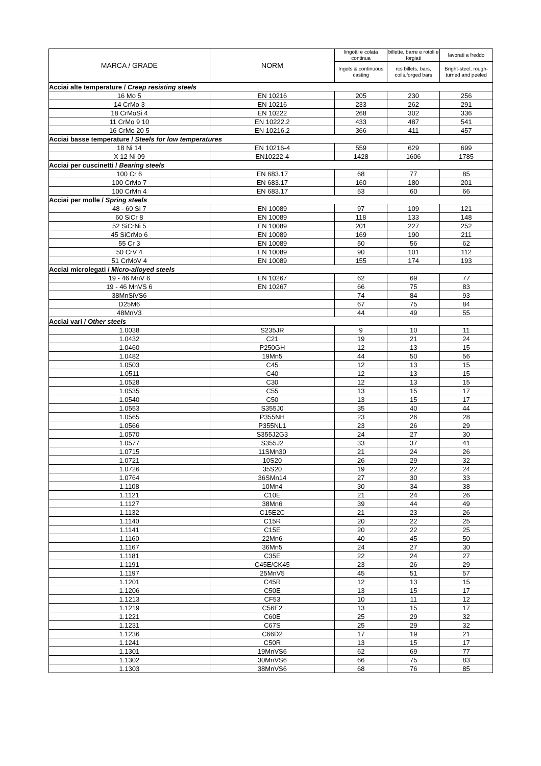| MARCA / GRADE | NORM | lingotti e colata continua | billette, barre e rotoli e forgiati | lavorati a freddo |
| --- | --- | --- | --- | --- |
| | | Ingots & continuous casting | rcs billets, bars, coils,forged bars | Bright-steel, rough-turned and peeled |
| Acciai alte temperature / Creep resisting steels | | | | |
| 16 Mo 5 | EN 10216 | 205 | 230 | 256 |
| 14 CrMo 3 | EN 10216 | 233 | 262 | 291 |
| 18 CrMoSi 4 | EN 10222 | 268 | 302 | 336 |
| 11 CrMo 9 10 | EN 10222.2 | 433 | 487 | 541 |
| 16 CrMo 20 5 | EN 10216.2 | 366 | 411 | 457 |
| Acciai basse temperature / Steels for low temperatures | | | | |
| 18 Ni 14 | EN 10216-4 | 559 | 629 | 699 |
| X 12 Ni 09 | EN10222-4 | 1428 | 1606 | 1785 |
| Acciai per cuscinetti / Bearing steels | | | | |
| 100 Cr 6 | EN 683.17 | 68 | 77 | 85 |
| 100 CrMo 7 | EN 683.17 | 160 | 180 | 201 |
| 100 CrMn 4 | EN 683.17 | 53 | 60 | 66 |
| Acciai per molle / Spring steels | | | | |
| 48 - 60 Si 7 | EN 10089 | 97 | 109 | 121 |
| 60 SiCr 8 | EN 10089 | 118 | 133 | 148 |
| 52 SiCrNi 5 | EN 10089 | 201 | 227 | 252 |
| 45 SiCrMo 6 | EN 10089 | 169 | 190 | 211 |
| 55 Cr 3 | EN 10089 | 50 | 56 | 62 |
| 50 CrV 4 | EN 10089 | 90 | 101 | 112 |
| 51 CrMoV 4 | EN 10089 | 155 | 174 | 193 |
| Acciai microlegati / Micro-alloyed steels | | | | |
| 19 - 46 MnV 6 | EN 10267 | 62 | 69 | 77 |
| 19 - 46 MnVS 6 | EN 10267 | 66 | 75 | 83 |
| 38MnSiVS6 | | 74 | 84 | 93 |
| D25M6 | | 67 | 75 | 84 |
| 48MnV3 | | 44 | 49 | 55 |
| Acciai vari / Other steels | | | | |
| 1.0038 | S235JR | 9 | 10 | 11 |
| 1.0432 | C21 | 19 | 21 | 24 |
| 1.0460 | P250GH | 12 | 13 | 15 |
| 1.0482 | 19Mn5 | 44 | 50 | 56 |
| 1.0503 | C45 | 12 | 13 | 15 |
| 1.0511 | C40 | 12 | 13 | 15 |
| 1.0528 | C30 | 12 | 13 | 15 |
| 1.0535 | C55 | 13 | 15 | 17 |
| 1.0540 | C50 | 13 | 15 | 17 |
| 1.0553 | S355J0 | 35 | 40 | 44 |
| 1.0565 | P355NH | 23 | 26 | 28 |
| 1.0566 | P355NL1 | 23 | 26 | 29 |
| 1.0570 | S355J2G3 | 24 | 27 | 30 |
| 1.0577 | S355J2 | 33 | 37 | 41 |
| 1.0715 | 11SMn30 | 21 | 24 | 26 |
| 1.0721 | 10S20 | 26 | 29 | 32 |
| 1.0726 | 35S20 | 19 | 22 | 24 |
| 1.0764 | 36SMn14 | 27 | 30 | 33 |
| 1.1108 | 10Mn4 | 30 | 34 | 38 |
| 1.1121 | C10E | 21 | 24 | 26 |
| 1.1127 | 38Mn6 | 39 | 44 | 49 |
| 1.1132 | C15E2C | 21 | 23 | 26 |
| 1.1140 | C15R | 20 | 22 | 25 |
| 1.1141 | C15E | 20 | 22 | 25 |
| 1.1160 | 22Mn6 | 40 | 45 | 50 |
| 1.1167 | 36Mn5 | 24 | 27 | 30 |
| 1.1181 | C35E | 22 | 24 | 27 |
| 1.1191 | C45E/CK45 | 23 | 26 | 29 |
| 1.1197 | 25MnV5 | 45 | 51 | 57 |
| 1.1201 | C45R | 12 | 13 | 15 |
| 1.1206 | C50E | 13 | 15 | 17 |
| 1.1213 | CF53 | 10 | 11 | 12 |
| 1.1219 | C56E2 | 13 | 15 | 17 |
| 1.1221 | C60E | 25 | 29 | 32 |
| 1.1231 | C67S | 25 | 29 | 32 |
| 1.1236 | C66D2 | 17 | 19 | 21 |
| 1.1241 | C50R | 13 | 15 | 17 |
| 1.1301 | 19MnVS6 | 62 | 69 | 77 |
| 1.1302 | 30MnVS6 | 66 | 75 | 83 |
| 1.1303 | 38MnVS6 | 68 | 76 | 85 |